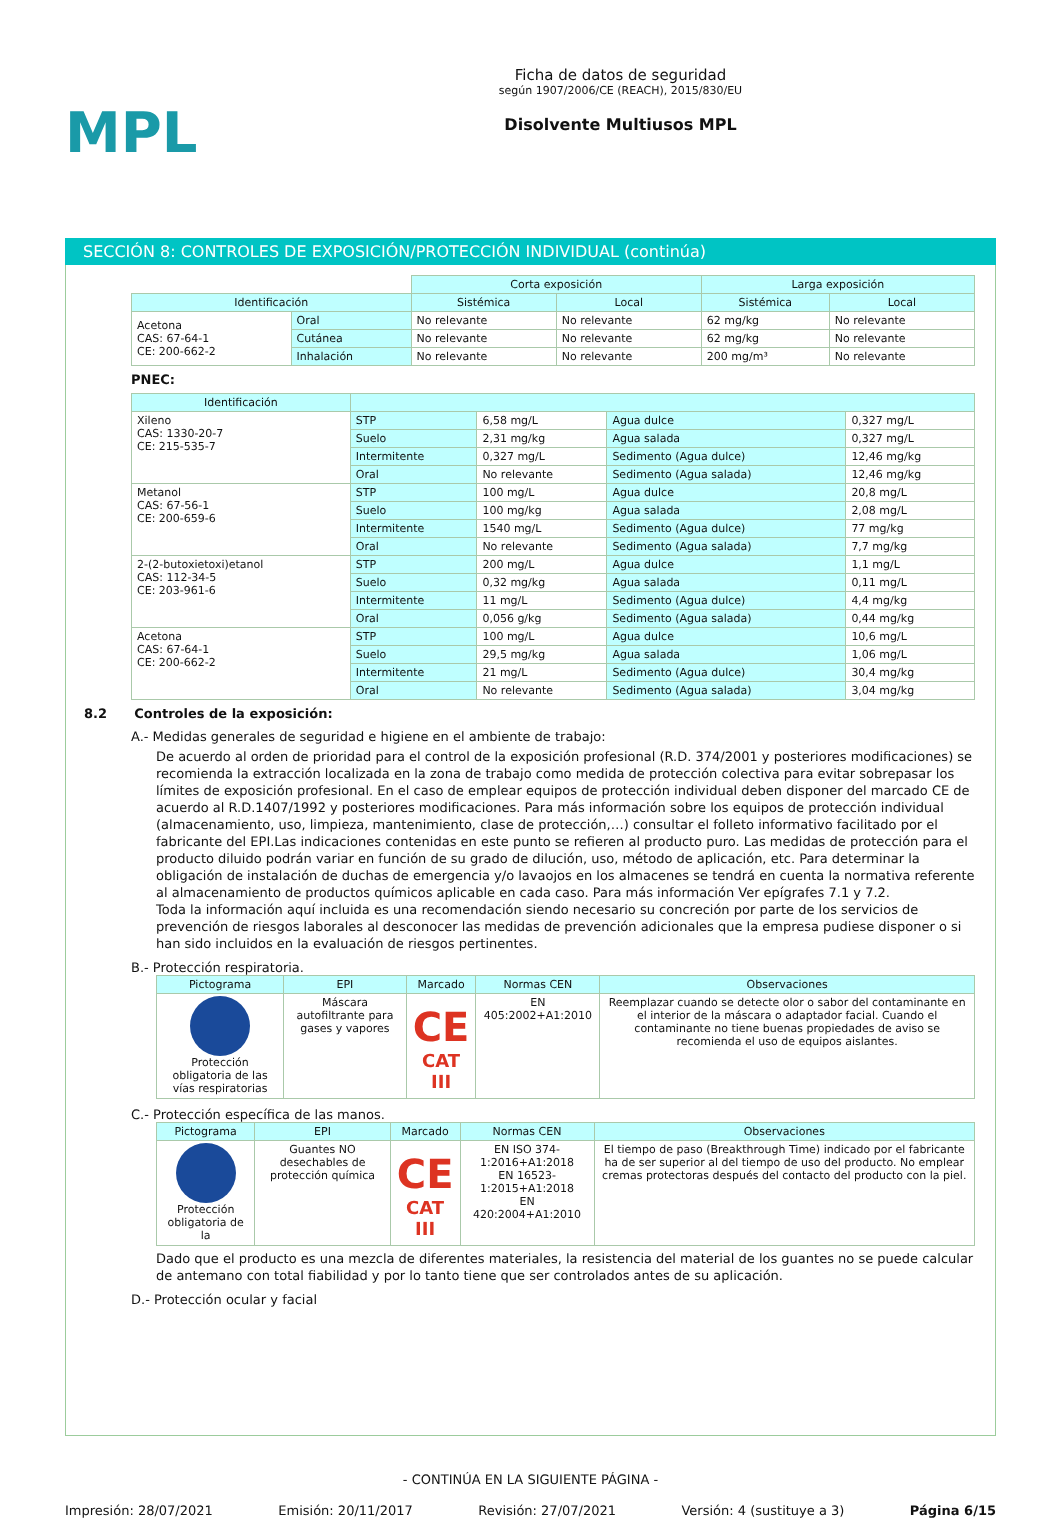MPL
Ficha de datos de seguridad
según 1907/2006/CE (REACH), 2015/830/EU
Disolvente Multiusos MPL
SECCIÓN 8: CONTROLES DE EXPOSICIÓN/PROTECCIÓN INDIVIDUAL (continúa)
| | | Corta exposición | | Larga exposición | |
| Identificación | | Sistémica | Local | Sistémica | Local |
| Acetona CAS: 67-64-1 CE: 200-662-2 | Oral | No relevante | No relevante | 62 mg/kg | No relevante |
| | Cutánea | No relevante | No relevante | 62 mg/kg | No relevante |
| | Inhalación | No relevante | No relevante | 200 mg/m³ | No relevante |
PNEC:
| Identificación | | | | |
| --- | --- | --- | --- | --- |
| Xileno CAS: 1330-20-7 CE: 215-535-7 | STP | 6,58 mg/L | Agua dulce | 0,327 mg/L |
| | Suelo | 2,31 mg/kg | Agua salada | 0,327 mg/L |
| | Intermitente | 0,327 mg/L | Sedimento (Agua dulce) | 12,46 mg/kg |
| | Oral | No relevante | Sedimento (Agua salada) | 12,46 mg/kg |
| Metanol CAS: 67-56-1 CE: 200-659-6 | STP | 100 mg/L | Agua dulce | 20,8 mg/L |
| | Suelo | 100 mg/kg | Agua salada | 2,08 mg/L |
| | Intermitente | 1540 mg/L | Sedimento (Agua dulce) | 77 mg/kg |
| | Oral | No relevante | Sedimento (Agua salada) | 7,7 mg/kg |
| 2-(2-butoxietoxi)etanol CAS: 112-34-5 CE: 203-961-6 | STP | 200 mg/L | Agua dulce | 1,1 mg/L |
| | Suelo | 0,32 mg/kg | Agua salada | 0,11 mg/L |
| | Intermitente | 11 mg/L | Sedimento (Agua dulce) | 4,4 mg/kg |
| | Oral | 0,056 g/kg | Sedimento (Agua salada) | 0,44 mg/kg |
| Acetona CAS: 67-64-1 CE: 200-662-2 | STP | 100 mg/L | Agua dulce | 10,6 mg/L |
| | Suelo | 29,5 mg/kg | Agua salada | 1,06 mg/L |
| | Intermitente | 21 mg/L | Sedimento (Agua dulce) | 30,4 mg/kg |
| | Oral | No relevante | Sedimento (Agua salada) | 3,04 mg/kg |
8.2 Controles de la exposición:
A.- Medidas generales de seguridad e higiene en el ambiente de trabajo:
De acuerdo al orden de prioridad para el control de la exposición profesional (R.D. 374/2001 y posteriores modificaciones) se recomienda la extracción localizada en la zona de trabajo como medida de protección colectiva para evitar sobrepasar los límites de exposición profesional. En el caso de emplear equipos de protección individual deben disponer del marcado CE de acuerdo al R.D.1407/1992 y posteriores modificaciones. Para más información sobre los equipos de protección individual (almacenamiento, uso, limpieza, mantenimiento, clase de protección,…) consultar el folleto informativo facilitado por el fabricante del EPI.Las indicaciones contenidas en este punto se refieren al producto puro. Las medidas de protección para el producto diluido podrán variar en función de su grado de dilución, uso, método de aplicación, etc. Para determinar la obligación de instalación de duchas de emergencia y/o lavaojos en los almacenes se tendrá en cuenta la normativa referente al almacenamiento de productos químicos aplicable en cada caso. Para más información Ver epígrafes 7.1 y 7.2.
Toda la información aquí incluida es una recomendación siendo necesario su concreción por parte de los servicios de prevención de riesgos laborales al desconocer las medidas de prevención adicionales que la empresa pudiese disponer o si han sido incluidos en la evaluación de riesgos pertinentes.
B.- Protección respiratoria.
| Pictograma | EPI | Marcado | Normas CEN | Observaciones |
| --- | --- | --- | --- | --- |
| Protección obligatoria de las vías respiratorias | Máscara autofiltrante para gases y vapores | CE CAT III | EN 405:2002+A1:2010 | Reemplazar cuando se detecte olor o sabor del contaminante en el interior de la máscara o adaptador facial. Cuando el contaminante no tiene buenas propiedades de aviso se recomienda el uso de equipos aislantes. |
C.- Protección específica de las manos.
| Pictograma | EPI | Marcado | Normas CEN | Observaciones |
| --- | --- | --- | --- | --- |
| Protección obligatoria de la | Guantes NO desechables de protección química | CE CAT III | EN ISO 374-1:2016+A1:2018 EN 16523-1:2015+A1:2018 EN 420:2004+A1:2010 | El tiempo de paso (Breakthrough Time) indicado por el fabricante ha de ser superior al del tiempo de uso del producto. No emplear cremas protectoras después del contacto del producto con la piel. |
Dado que el producto es una mezcla de diferentes materiales, la resistencia del material de los guantes no se puede calcular de antemano con total fiabilidad y por lo tanto tiene que ser controlados antes de su aplicación.
D.- Protección ocular y facial
- CONTINÚA EN LA SIGUIENTE PÁGINA -
Impresión: 28/07/2021 Emisión: 20/11/2017 Revisión: 27/07/2021 Versión: 4 (sustituye a 3) Página 6/15